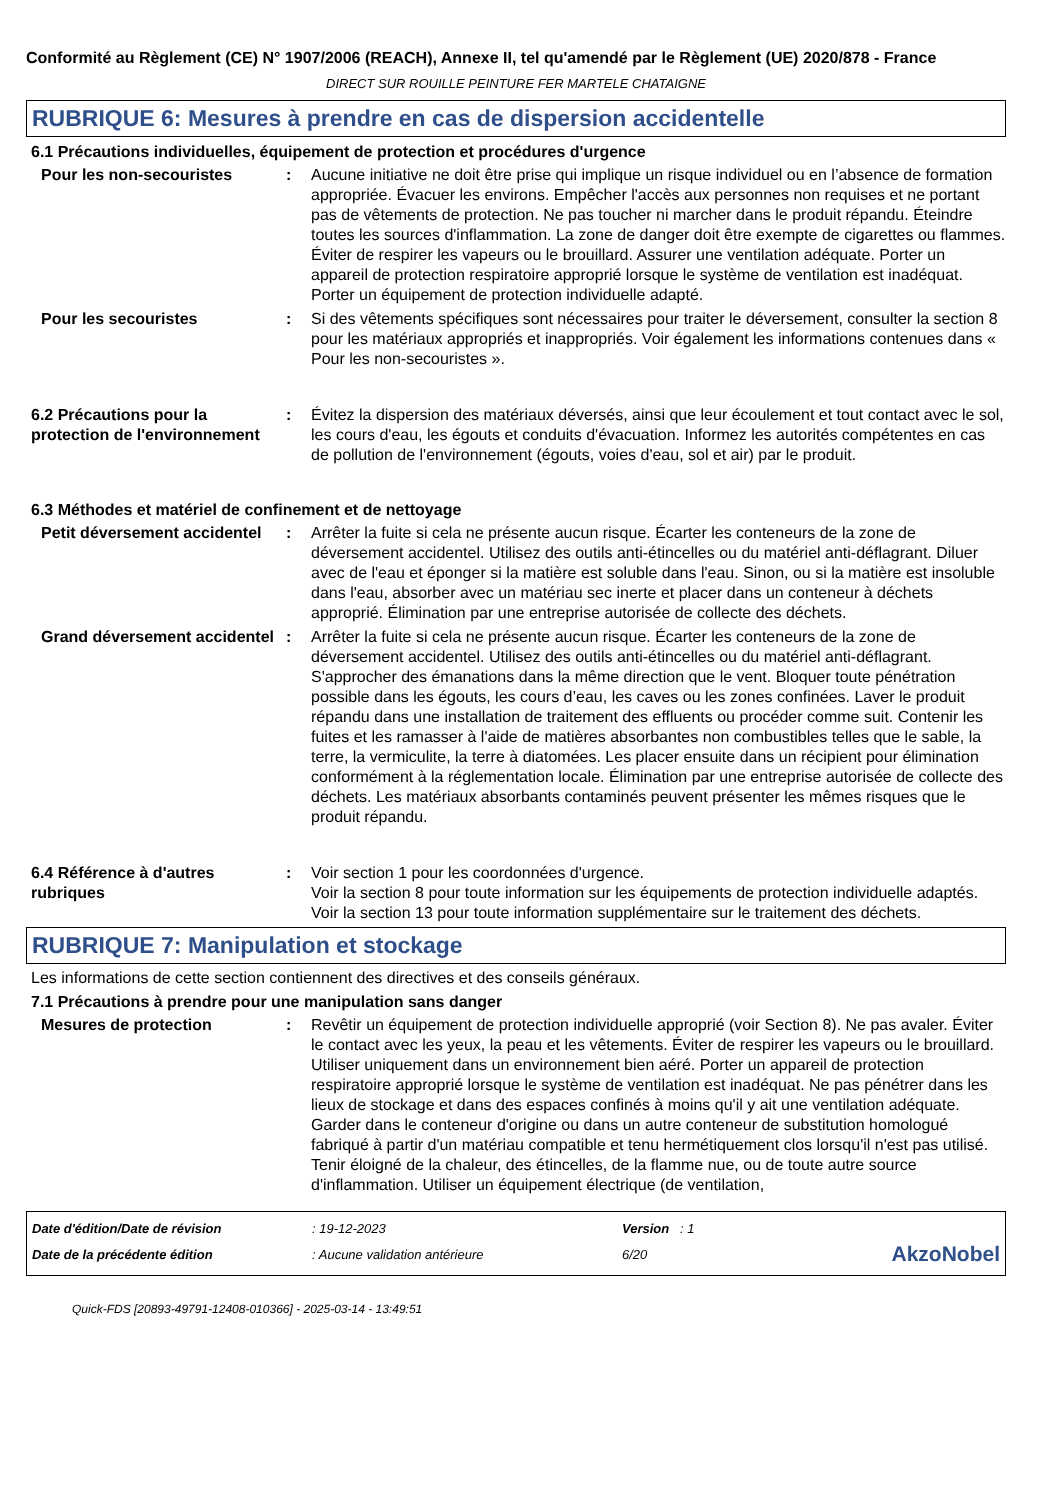Conformité au Règlement (CE) N° 1907/2006 (REACH), Annexe II, tel qu'amendé par le Règlement (UE) 2020/878 - France
DIRECT SUR ROUILLE PEINTURE FER MARTELE CHATAIGNE
RUBRIQUE 6: Mesures à prendre en cas de dispersion accidentelle
6.1 Précautions individuelles, équipement de protection et procédures d'urgence
Pour les non-secouristes : Aucune initiative ne doit être prise qui implique un risque individuel ou en l’absence de formation appropriée. Évacuer les environs. Empêcher l'accès aux personnes non requises et ne portant pas de vêtements de protection. Ne pas toucher ni marcher dans le produit répandu. Éteindre toutes les sources d'inflammation. La zone de danger doit être exempte de cigarettes ou flammes. Éviter de respirer les vapeurs ou le brouillard. Assurer une ventilation adéquate. Porter un appareil de protection respiratoire approprié lorsque le système de ventilation est inadéquat. Porter un équipement de protection individuelle adapté.
Pour les secouristes : Si des vêtements spécifiques sont nécessaires pour traiter le déversement, consulter la section 8 pour les matériaux appropriés et inappropriés. Voir également les informations contenues dans « Pour les non-secouristes ».
6.2 Précautions pour la protection de l'environnement
: Évitez la dispersion des matériaux déversés, ainsi que leur écoulement et tout contact avec le sol, les cours d'eau, les égouts et conduits d'évacuation. Informez les autorités compétentes en cas de pollution de l'environnement (égouts, voies d'eau, sol et air) par le produit.
6.3 Méthodes et matériel de confinement et de nettoyage
Petit déversement accidentel
: Arrêter la fuite si cela ne présente aucun risque. Écarter les conteneurs de la zone de déversement accidentel. Utilisez des outils anti-étincelles ou du matériel anti-déflagrant. Diluer avec de l'eau et éponger si la matière est soluble dans l'eau. Sinon, ou si la matière est insoluble dans l'eau, absorber avec un matériau sec inerte et placer dans un conteneur à déchets approprié. Élimination par une entreprise autorisée de collecte des déchets.
Grand déversement accidentel
: Arrêter la fuite si cela ne présente aucun risque. Écarter les conteneurs de la zone de déversement accidentel. Utilisez des outils anti-étincelles ou du matériel anti-déflagrant. S'approcher des émanations dans la même direction que le vent. Bloquer toute pénétration possible dans les égouts, les cours d’eau, les caves ou les zones confinées. Laver le produit répandu dans une installation de traitement des effluents ou procéder comme suit. Contenir les fuites et les ramasser à l'aide de matières absorbantes non combustibles telles que le sable, la terre, la vermiculite, la terre à diatomées. Les placer ensuite dans un récipient pour élimination conformément à la réglementation locale. Élimination par une entreprise autorisée de collecte des déchets. Les matériaux absorbants contaminés peuvent présenter les mêmes risques que le produit répandu.
6.4 Référence à d'autres rubriques
: Voir section 1 pour les coordonnées d'urgence.
Voir la section 8 pour toute information sur les équipements de protection individuelle adaptés.
Voir la section 13 pour toute information supplémentaire sur le traitement des déchets.
RUBRIQUE 7: Manipulation et stockage
Les informations de cette section contiennent des directives et des conseils généraux.
7.1 Précautions à prendre pour une manipulation sans danger
Mesures de protection : Revêtir un équipement de protection individuelle approprié (voir Section 8). Ne pas avaler. Éviter le contact avec les yeux, la peau et les vêtements. Éviter de respirer les vapeurs ou le brouillard. Utiliser uniquement dans un environnement bien aéré. Porter un appareil de protection respiratoire approprié lorsque le système de ventilation est inadéquat. Ne pas pénétrer dans les lieux de stockage et dans des espaces confinés à moins qu'il y ait une ventilation adéquate. Garder dans le conteneur d'origine ou dans un autre conteneur de substitution homologué fabriqué à partir d'un matériau compatible et tenu hermétiquement clos lorsqu'il n'est pas utilisé. Tenir éloigné de la chaleur, des étincelles, de la flamme nue, ou de toute autre source d'inflammation. Utiliser un équipement électrique (de ventilation,
| Date d'édition/Date de révision | : 19-12-2023 | Version : 1 | |
| Date de la précédente édition | : Aucune validation antérieure | 6/20 | AkzoNobel |
Quick-FDS [20893-49791-12408-010366] - 2025-03-14 - 13:49:51